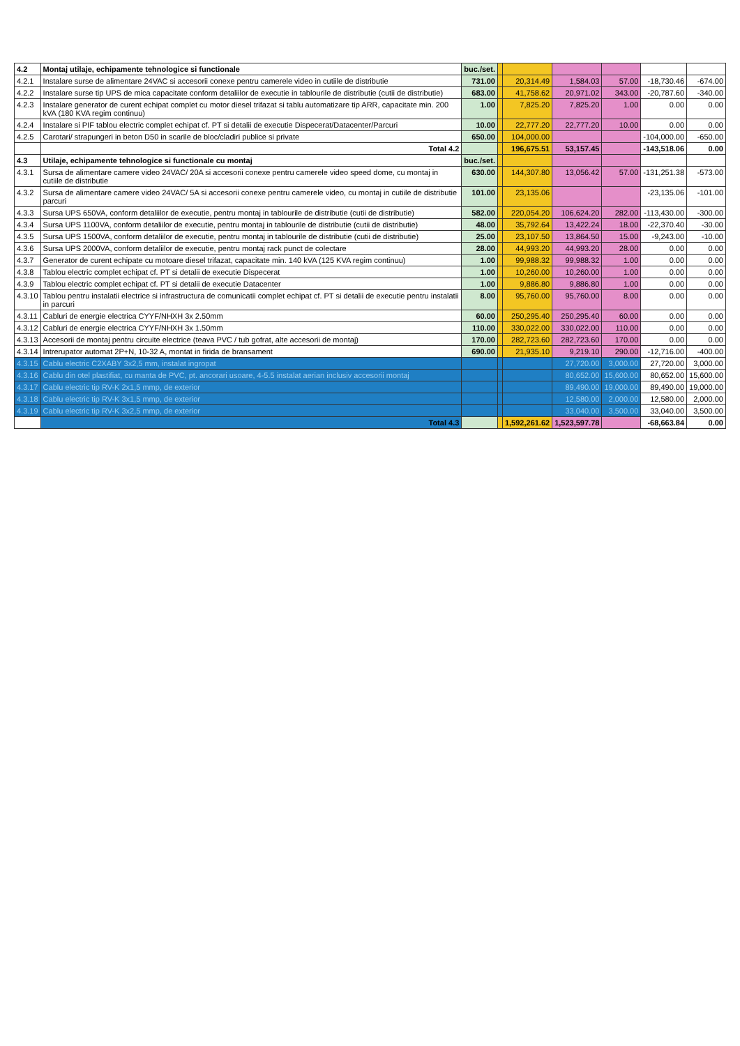| 4.2 | Montaj utilaje, echipamente tehnologice si functionale | buc./set. | | | | | | |
| 4.2.1 | Instalare surse de alimentare 24VAC si accesorii conexe pentru camerele video in cutiile de distributie | 731.00 | | 20,314.49 | 1,584.03 | 57.00 | -18,730.46 | -674.00 |
| 4.2.2 | Instalare surse tip UPS de mica capacitate conform detaliilor de executie in tablourile de distributie (cutii de distributie) | 683.00 | | 41,758.62 | 20,971.02 | 343.00 | -20,787.60 | -340.00 |
| 4.2.3 | Instalare generator de curent echipat complet cu motor diesel trifazat si tablu automatizare tip ARR, capacitate min. 200 kVA (180 KVA regim continuu) | 1.00 | | 7,825.20 | 7,825.20 | 1.00 | 0.00 | 0.00 |
| 4.2.4 | Instalare si PIF tablou electric complet echipat cf. PT si detalii de executie Dispecerat/Datacenter/Parcuri | 10.00 | | 22,777.20 | 22,777.20 | 10.00 | 0.00 | 0.00 |
| 4.2.5 | Carotari/ strapungeri in beton D50 in scarile de bloc/cladiri publice si private | 650.00 | | 104,000.00 | | | -104,000.00 | -650.00 |
| | Total 4.2 | | | 196,675.51 | 53,157.45 | | -143,518.06 | 0.00 |
| 4.3 | Utilaje, echipamente tehnologice si functionale cu montaj | buc./set. | | | | | | |
| 4.3.1 | Sursa de alimentare camere video 24VAC/ 20A si accesorii conexe pentru camerele video speed dome, cu montaj in cutiile de distributie | 630.00 | | 144,307.80 | 13,056.42 | 57.00 | -131,251.38 | -573.00 |
| 4.3.2 | Sursa de alimentare camere video 24VAC/ 5A si accesorii conexe pentru camerele video, cu montaj in cutiile de distributie parcuri | 101.00 | | 23,135.06 | | | -23,135.06 | -101.00 |
| 4.3.3 | Sursa UPS 650VA, conform detaliilor de executie, pentru montaj in tablourile de distributie (cutii de distributie) | 582.00 | | 220,054.20 | 106,624.20 | 282.00 | -113,430.00 | -300.00 |
| 4.3.4 | Sursa UPS 1100VA, conform detaliilor de executie, pentru montaj in tablourile de distributie (cutii de distributie) | 48.00 | | 35,792.64 | 13,422.24 | 18.00 | -22,370.40 | -30.00 |
| 4.3.5 | Sursa UPS 1500VA, conform detaliilor de executie, pentru montaj in tablourile de distributie (cutii de distributie) | 25.00 | | 23,107.50 | 13,864.50 | 15.00 | -9,243.00 | -10.00 |
| 4.3.6 | Sursa UPS 2000VA, conform detaliilor de executie, pentru montaj rack punct de colectare | 28.00 | | 44,993.20 | 44,993.20 | 28.00 | 0.00 | 0.00 |
| 4.3.7 | Generator de curent echipate cu motoare diesel trifazat, capacitate min. 140 kVA (125 KVA regim continuu) | 1.00 | | 99,988.32 | 99,988.32 | 1.00 | 0.00 | 0.00 |
| 4.3.8 | Tablou electric complet echipat cf. PT si detalii de executie Dispecerat | 1.00 | | 10,260.00 | 10,260.00 | 1.00 | 0.00 | 0.00 |
| 4.3.9 | Tablou electric complet echipat cf. PT si detalii de executie Datacenter | 1.00 | | 9,886.80 | 9,886.80 | 1.00 | 0.00 | 0.00 |
| 4.3.10 | Tablou pentru instalatii electrice si infrastructura de comunicatii complet echipat cf. PT si detalii de executie pentru instalatii in parcuri | 8.00 | | 95,760.00 | 95,760.00 | 8.00 | 0.00 | 0.00 |
| 4.3.11 | Cabluri de energie electrica CYYF/NHXH 3x 2.50mm | 60.00 | | 250,295.40 | 250,295.40 | 60.00 | 0.00 | 0.00 |
| 4.3.12 | Cabluri de energie electrica CYYF/NHXH 3x 1.50mm | 110.00 | | 330,022.00 | 330,022.00 | 110.00 | 0.00 | 0.00 |
| 4.3.13 | Accesorii de montaj pentru circuite electrice (teava PVC / tub gofrat, alte accesorii de montaj) | 170.00 | | 282,723.60 | 282,723.60 | 170.00 | 0.00 | 0.00 |
| 4.3.14 | Intrerupator automat 2P+N, 10-32 A, montat in firida de bransament | 690.00 | | 21,935.10 | 9,219.10 | 290.00 | -12,716.00 | -400.00 |
| 4.3.15 | Cablu electric C2XABY 3x2,5 mm, instalat ingropat | | | | 27,720.00 | 3,000.00 | 27,720.00 | 3,000.00 |
| 4.3.16 | Cablu din otel plastifiat, cu manta de PVC, pt. ancorari usoare, 4-5.5 instalat aerian inclusiv accesorii montaj | | | | 80,652.00 | 15,600.00 | 80,652.00 | 15,600.00 |
| 4.3.17 | Cablu electric tip RV-K 2x1,5 mmp, de exterior | | | | 89,490.00 | 19,000.00 | 89,490.00 | 19,000.00 |
| 4.3.18 | Cablu electric tip RV-K 3x1,5 mmp, de exterior | | | | 12,580.00 | 2,000.00 | 12,580.00 | 2,000.00 |
| 4.3.19 | Cablu electric tip RV-K 3x2,5 mmp, de exterior | | | | 33,040.00 | 3,500.00 | 33,040.00 | 3,500.00 |
| | Total 4.3 | | | 1,592,261.62 | 1,523,597.78 | | -68,663.84 | 0.00 |